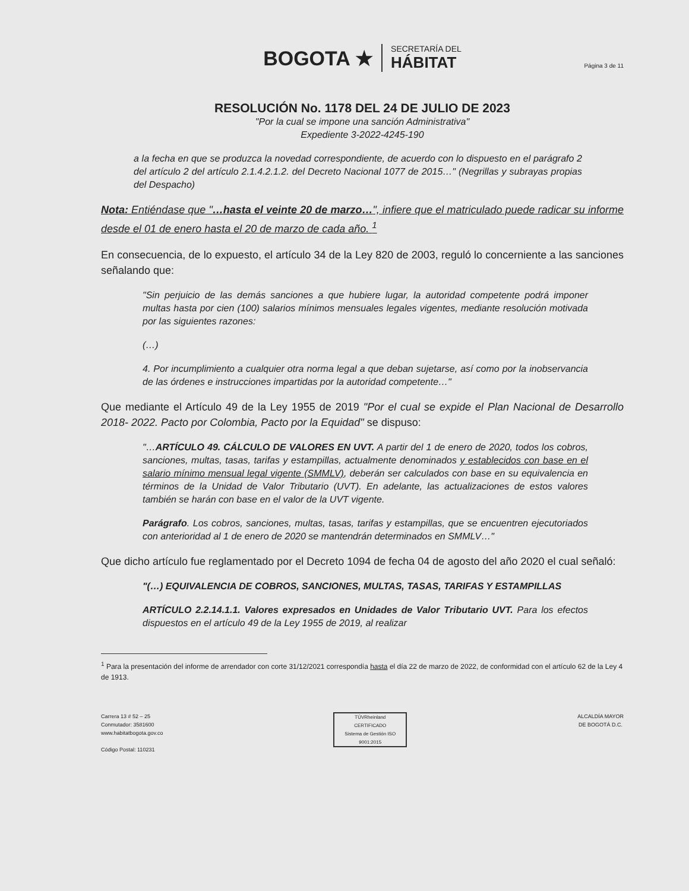BOGOTA ★
SECRETARÍA DEL
HÁBITAT
Página 3 de 11
RESOLUCIÓN No. 1178 DEL 24 DE JULIO DE 2023
"Por la cual se impone una sanción Administrativa"
Expediente 3-2022-4245-190
a la fecha en que se produzca la novedad correspondiente, de acuerdo con lo dispuesto en el parágrafo 2 del artículo 2 del artículo 2.1.4.2.1.2. del Decreto Nacional 1077 de 2015…" (Negrillas y subrayas propias del Despacho)
Nota: Entiéndase que "…hasta el veinte 20 de marzo…", infiere que el matriculado puede radicar su informe desde el 01 de enero hasta el 20 de marzo de cada año. <sup>1</sup>
En consecuencia, de lo expuesto, el artículo 34 de la Ley 820 de 2003, reguló lo concerniente a las sanciones señalando que:
"Sin perjuicio de las demás sanciones a que hubiere lugar, la autoridad competente podrá imponer multas hasta por cien (100) salarios mínimos mensuales legales vigentes, mediante resolución motivada por las siguientes razones:
(…)
4. Por incumplimiento a cualquier otra norma legal a que deban sujetarse, así como por la inobservancia de las órdenes e instrucciones impartidas por la autoridad competente…"
Que mediante el Artículo 49 de la Ley 1955 de 2019 "Por el cual se expide el Plan Nacional de Desarrollo 2018- 2022. Pacto por Colombia, Pacto por la Equidad" se dispuso:
"…ARTÍCULO 49. CÁLCULO DE VALORES EN UVT. A partir del 1 de enero de 2020, todos los cobros, sanciones, multas, tasas, tarifas y estampillas, actualmente denominados y establecidos con base en el salario mínimo mensual legal vigente (SMMLV), deberán ser calculados con base en su equivalencia en términos de la Unidad de Valor Tributario (UVT). En adelante, las actualizaciones de estos valores también se harán con base en el valor de la UVT vigente.
Parágrafo. Los cobros, sanciones, multas, tasas, tarifas y estampillas, que se encuentren ejecutoriados con anterioridad al 1 de enero de 2020 se mantendrán determinados en SMMLV…"
Que dicho artículo fue reglamentado por el Decreto 1094 de fecha 04 de agosto del año 2020 el cual señaló:
"(…) EQUIVALENCIA DE COBROS, SANCIONES, MULTAS, TASAS, TARIFAS Y ESTAMPILLAS
ARTÍCULO 2.2.14.1.1. Valores expresados en Unidades de Valor Tributario UVT. Para los efectos dispuestos en el artículo 49 de la Ley 1955 de 2019, al realizar
<sup>1</sup> Para la presentación del informe de arrendador con corte 31/12/2021 correspondía hasta el día 22 de marzo de 2022, de conformidad con el artículo 62 de la Ley 4 de 1913.
Carrera 13 # 52 – 25
Conmutador: 3581600
www.habitatbogota.gov.co
Código Postal: 110231
TÜVRheinland
CERTIFICADO
Sistema de Gestión ISO 9001:2015
ALCALDÍA MAYOR
DE BOGOTÁ D.C.